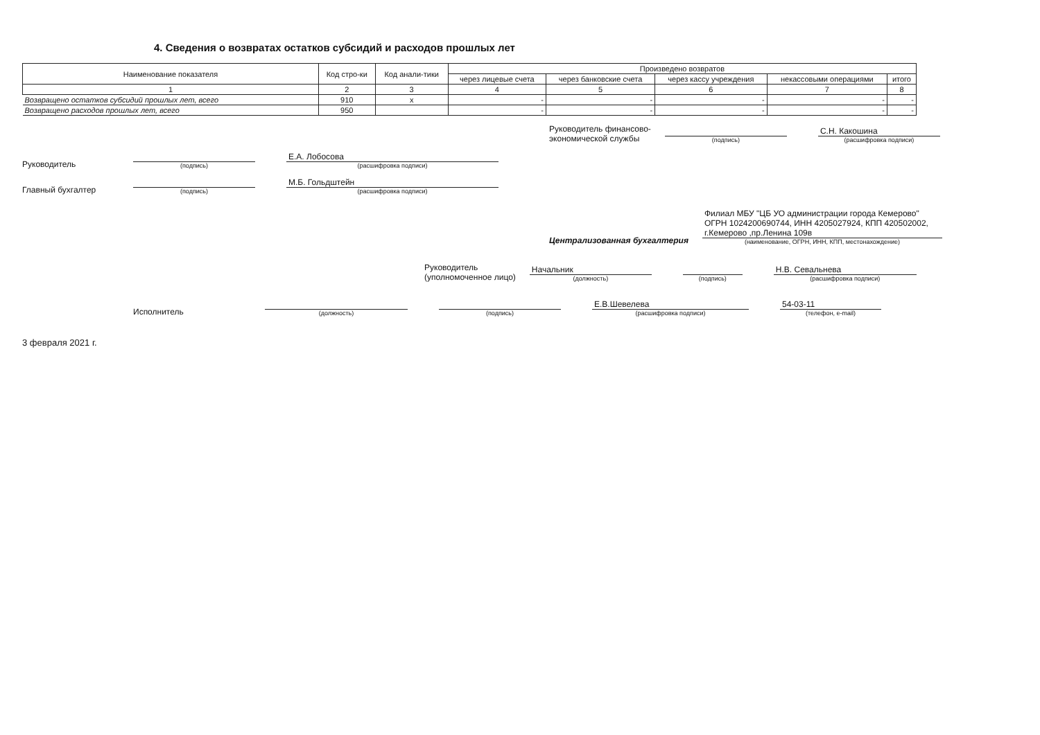4. Сведения о возвратах остатков субсидий и расходов прошлых лет
| Наименование показателя | Код стро-ки | Код анали-тики | Произведено возвратов | | | | |
| --- | --- | --- | --- | --- | --- | --- | --- |
| | | | через лицевые счета | через банковские счета | через кассу учреждения | некассовыми операциями | итого |
| 1 | 2 | 3 | 4 | 5 | 6 | 7 | 8 |
| Возвращено остатков субсидий прошлых лет, всего | 910 | х | - | - | - | - | - |
| Возвращено расходов прошлых лет, всего | 950 | | - | - | - | - | - |
Руководитель финансово-
экономической службы
(подпись)
С.Н. Какошина
(расшифровка подписи)
Руководитель
(подпись)
Е.А. Лобосова
(расшифровка подписи)
Главный бухгалтер
(подпись)
М.Б. Гольдштейн
(расшифровка подписи)
Централизованная бухгалтерия
Филиал МБУ "ЦБ УО администрации города Кемерово"
ОГРН 1024200690744, ИНН 4205027924, КПП 420502002,
г.Кемерово ,пр.Ленина 109в
(наименование, ОГРН, ИНН, КПП, местонахождение)
Руководитель
(уполномоченное лицо)
Начальник
(должность)
(подпись)
Н.В. Севальнева
(расшифровка подписи)
Исполнитель
(должность)
(подпись)
Е.В.Шевелева
(расшифровка подписи)
54-03-11
(телефон, e-mail)
3 февраля 2021 г.